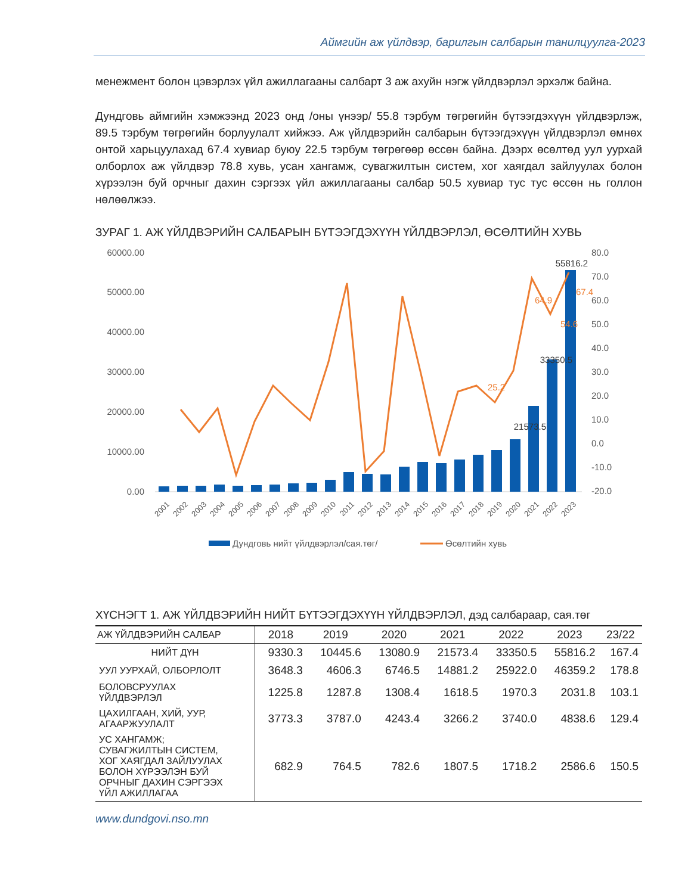Аймгийн аж үйлдвэр, барилгын салбарын танилцуулга-2023
менежмент болон цэвэрлэх үйл ажиллагааны салбарт 3 аж ахуйн нэгж үйлдвэрлэл эрхэлж байна.
Дундговь аймгийн хэмжээнд 2023 онд /оны үнээр/ 55.8 тэрбум төгрөгийн бүтээгдэхүүн үйлдвэрлэж, 89.5 тэрбум төгрөгийн борлуулалт хийжээ. Аж үйлдвэрийн салбарын бүтээгдэхүүн үйлдвэрлэл өмнөх онтой харьцуулахад 67.4 хувиар буюу 22.5 тэрбум төгрөгөөр өссөн байна. Дээрх өсөлтөд уул уурхай олборлох аж үйлдвэр 78.8 хувь, усан хангамж, сувагжилтын систем, хог хаягдал зайлуулах болон хүрээлэн буй орчныг дахин сэргээх үйл ажиллагааны салбар 50.5 хувиар тус тус өссөн нь голлон нөлөөлжээ.
ЗУРАГ 1. АЖ ҮЙЛДВЭРИЙН САЛБАРЫН БҮТЭЭГДЭХҮҮН ҮЙЛДВЭРЛЭЛ, ӨСӨЛТИЙН ХУВЬ
60000.00
50000.00
40000.00
30000.00
20000.00
10000.00
0.00
80.0
70.0
60.0
50.0
40.0
30.0
20.0
10.0
0.0
-10.0
-20.0
55816.2
33350.5
21573.5
25.2
64.9
54.6
67.4
2001
2002
2003
2004
2005
2006
2007
2008
2009
2010
2011
2012
2013
2014
2015
2016
2017
2018
2019
2020
2021
2022
2023
Дундговь нийт үйлдвэрлэл/сая.төг/
Өсөлтийн хувь
ХҮСНЭГТ 1. АЖ ҮЙЛДВЭРИЙН НИЙТ БҮТЭЭГДЭХҮҮН ҮЙЛДВЭРЛЭЛ, дэд салбараар, сая.төг
| АЖ ҮЙЛДВЭРИЙН САЛБАР | 2018 | 2019 | 2020 | 2021 | 2022 | 2023 | 23/22 |
| --- | --- | --- | --- | --- | --- | --- | --- |
| НИЙТ ДҮН | 9330.3 | 10445.6 | 13080.9 | 21573.4 | 33350.5 | 55816.2 | 167.4 |
| УУЛ УУРХАЙ, ОЛБОРЛОЛТ | 3648.3 | 4606.3 | 6746.5 | 14881.2 | 25922.0 | 46359.2 | 178.8 |
| БОЛОВСРУУЛАХ ҮЙЛДВЭРЛЭЛ | 1225.8 | 1287.8 | 1308.4 | 1618.5 | 1970.3 | 2031.8 | 103.1 |
| ЦАХИЛГААН, ХИЙ, УУР, АГААРЖУУЛАЛТ | 3773.3 | 3787.0 | 4243.4 | 3266.2 | 3740.0 | 4838.6 | 129.4 |
| УС ХАНГАМЖ; СУВАГЖИЛТЫН СИСТЕМ, ХОГ ХАЯГДАЛ ЗАЙЛУУЛАХ БОЛОН ХҮРЭЭЛЭН БУЙ ОРЧНЫГ ДАХИН СЭРГЭЭХ ҮЙЛ АЖИЛЛАГАА | 682.9 | 764.5 | 782.6 | 1807.5 | 1718.2 | 2586.6 | 150.5 |
www.dundgovi.nso.mn